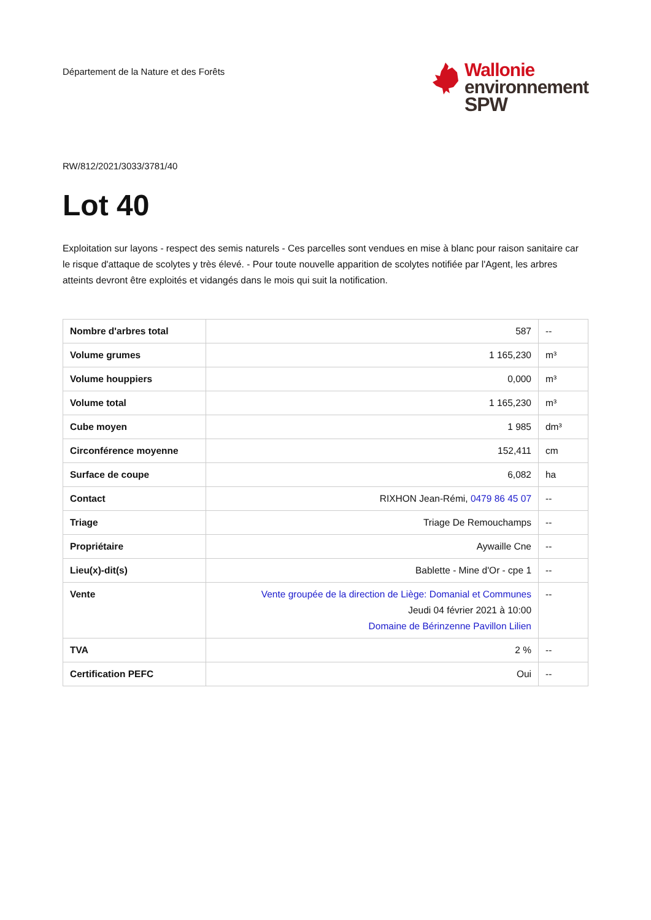Département de la Nature et des Forêts
Wallonie
environnement
SPW
RW/812/2021/3033/3781/40
Lot 40
Exploitation sur layons - respect des semis naturels - Ces parcelles sont vendues en mise à blanc pour raison sanitaire car le risque d'attaque de scolytes y très élevé. - Pour toute nouvelle apparition de scolytes notifiée par l'Agent, les arbres atteints devront être exploités et vidangés dans le mois qui suit la notification.
| Nombre d'arbres total | 587 | -- |
| Volume grumes | 1 165,230 | m³ |
| Volume houppiers | 0,000 | m³ |
| Volume total | 1 165,230 | m³ |
| Cube moyen | 1 985 | dm³ |
| Circonférence moyenne | 152,411 | cm |
| Surface de coupe | 6,082 | ha |
| Contact | RIXHON Jean-Rémi, 0479 86 45 07 | -- |
| Triage | Triage De Remouchamps | -- |
| Propriétaire | Aywaille Cne | -- |
| Lieu(x)-dit(s) | Bablette - Mine d'Or - cpe 1 | -- |
| Vente | Vente groupée de la direction de Liège: Domanial et Communes Jeudi 04 février 2021 à 10:00 Domaine de Bérinzenne Pavillon Lilien | -- |
| TVA | 2 % | -- |
| Certification PEFC | Oui | -- |